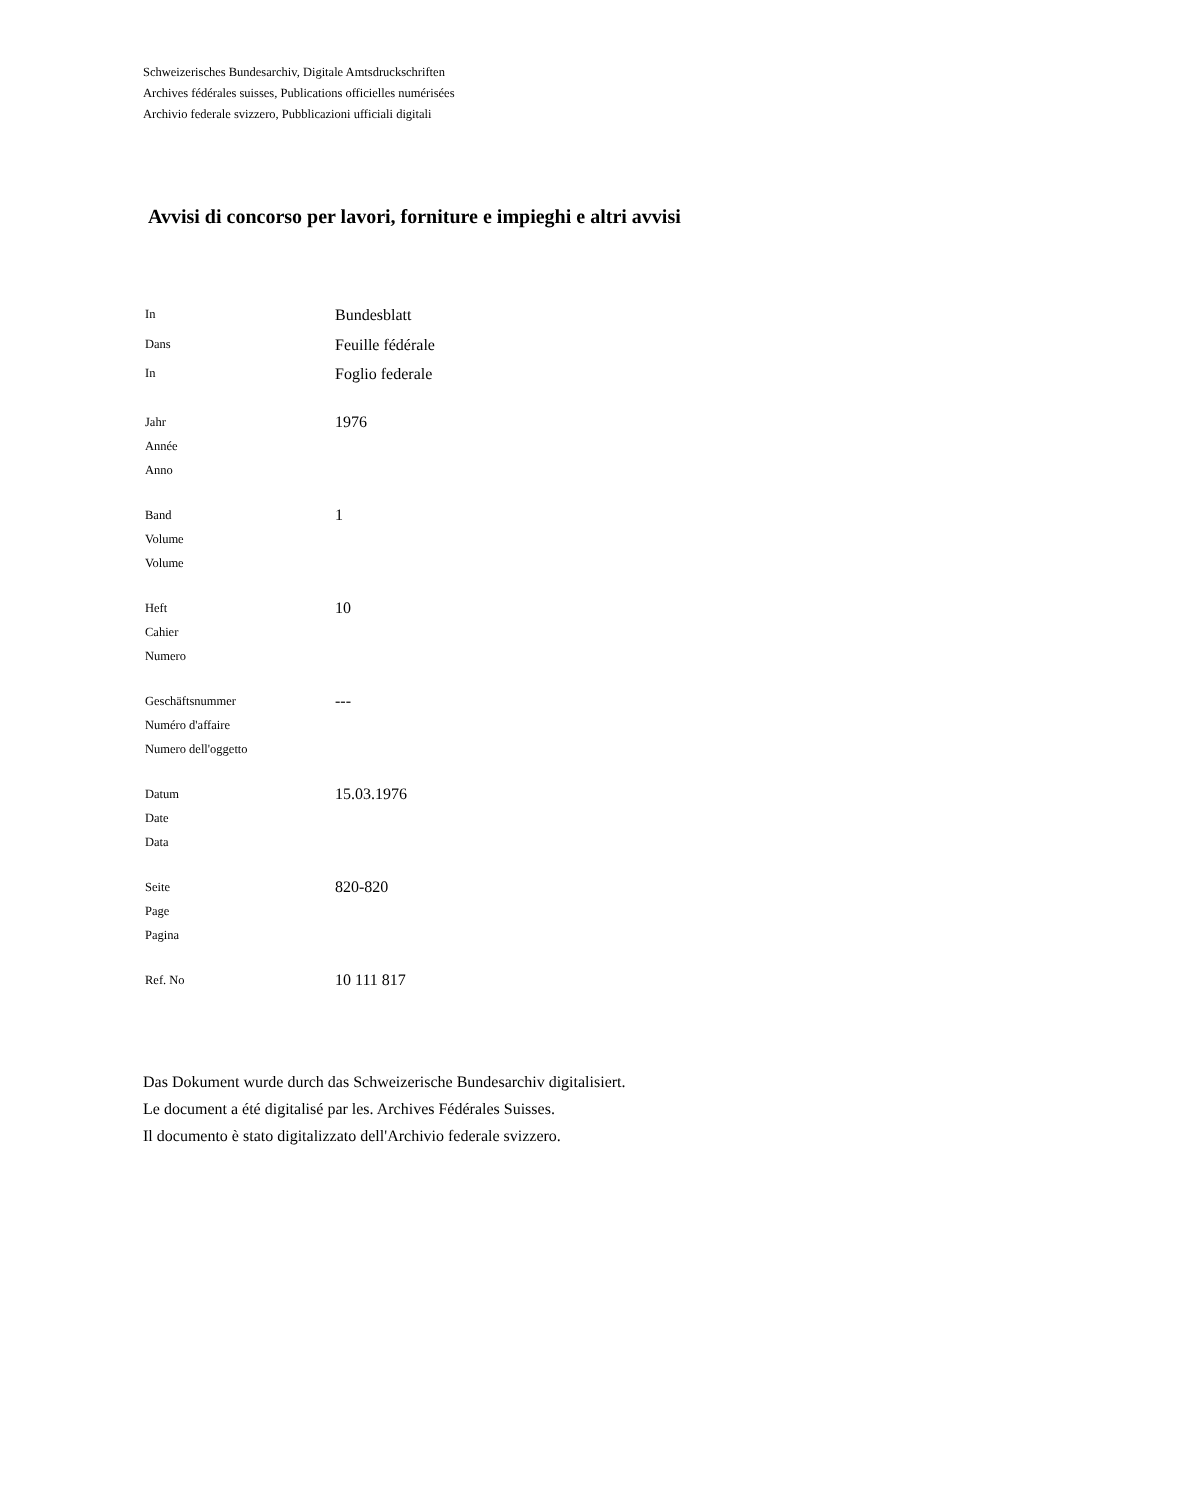Schweizerisches Bundesarchiv, Digitale Amtsdruckschriften
Archives fédérales suisses, Publications officielles numérisées
Archivio federale svizzero, Pubblicazioni ufficiali digitali
Avvisi di concorso per lavori, forniture e impieghi e altri avvisi
In
Dans
In
Bundesblatt
Feuille fédérale
Foglio federale
Jahr
Année
Anno
1976
Band
Volume
Volume
1
Heft
Cahier
Numero
10
Geschäftsnummer
Numéro d'affaire
Numero dell'oggetto
---
Datum
Date
Data
15.03.1976
Seite
Page
Pagina
820-820
Ref. No
10 111 817
Das Dokument wurde durch das Schweizerische Bundesarchiv digitalisiert.
Le document a été digitalisé par les. Archives Fédérales Suisses.
Il documento è stato digitalizzato dell'Archivio federale svizzero.